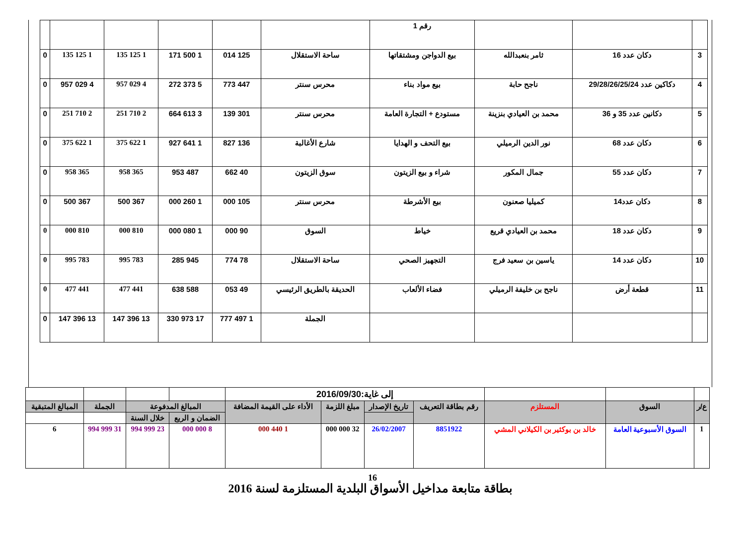| | | | رقم 1 | | | | | | |
| 3 | دكان عدد 16 | ثامر بنعبدالله | بيع الدواجن ومشتقاتها | ساحة الاستقلال | 125 014 | 1 500 171 | 1 125 135 | 1 125 135 | 0 |
| 4 | دكاكين عدد 29/28/26/25/24 | ناجح حابة | بيع مواد بناء | محرس سنتر | 447 773 | 5 373 272 | 4 029 957 | 4 029 957 | 0 |
| 5 | دكانين عدد 35 و 36 | محمد بن العيادي بنزينة | مستودع + التجارة العامة | محرس سنتر | 301 139 | 3 613 664 | 2 710 251 | 2 710 251 | 0 |
| 6 | دكان عدد 68 | نور الدين الرميلي | بيع التحف و الهدايا | شارع الأغالبة | 136 827 | 1 641 927 | 1 622 375 | 1 622 375 | 0 |
| 7 | دكان عدد 55 | جمال المكور | شراء و بيع الزيتون | سوق الزيتون | 40 662 | 487 953 | 365 958 | 365 958 | 0 |
| 8 | دكان عدد14 | كميليا صعنون | بيع الأشرطة | محرس سنتر | 105 000 | 1 260 000 | 367 500 | 367 500 | 0 |
| 9 | دكان عدد 18 | محمد بن العيادي قريع | خياط | السوق | 90 000 | 1 080 000 | 810 000 | 810 000 | 0 |
| 10 | دكان عدد 14 | ياسين بن سعيد فرج | التجهيز الصحي | ساحة الاستقلال | 78 774 | 945 285 | 783 995 | 783 995 | 0 |
| 11 | قطعة أرض | ناجح بن خليفة الرميلي | فضاء الألعاب | الحديقة بالطريق الرئيسي | 49 053 | 588 638 | 441 477 | 441 477 | 0 |
| | | | | الجملة | 1 497 777 | 17 973 330 | 13 396 147 | 13 396 147 | 0 |
بطاقة متابعة مداخيل الأسواق البلدية المستلزمة لسنة 2016
| | | | إلى غاية:2016/09/30 | | | | | | | |
| ع/ر | السوق | المستلزم | رقم بطاقة التعريف | تاريخ الإصدار | مبلغ اللزمة | الأداء على القيمة المضافة | المبالغ المدفوعة | | الجملة | المبالغ المتبقية |
| | | | | | | | الضمان و الربع | خلال السنة | | |
| 1 | السوق الأسبوعية العامة | خالد بن بوكثير بن الكيلاني المشي | 8851922 | 26/02/2007 | 32 000 000 | 1 440 000 | 8 000 000 | 23 999 994 | 31 999 994 | 6 |
16